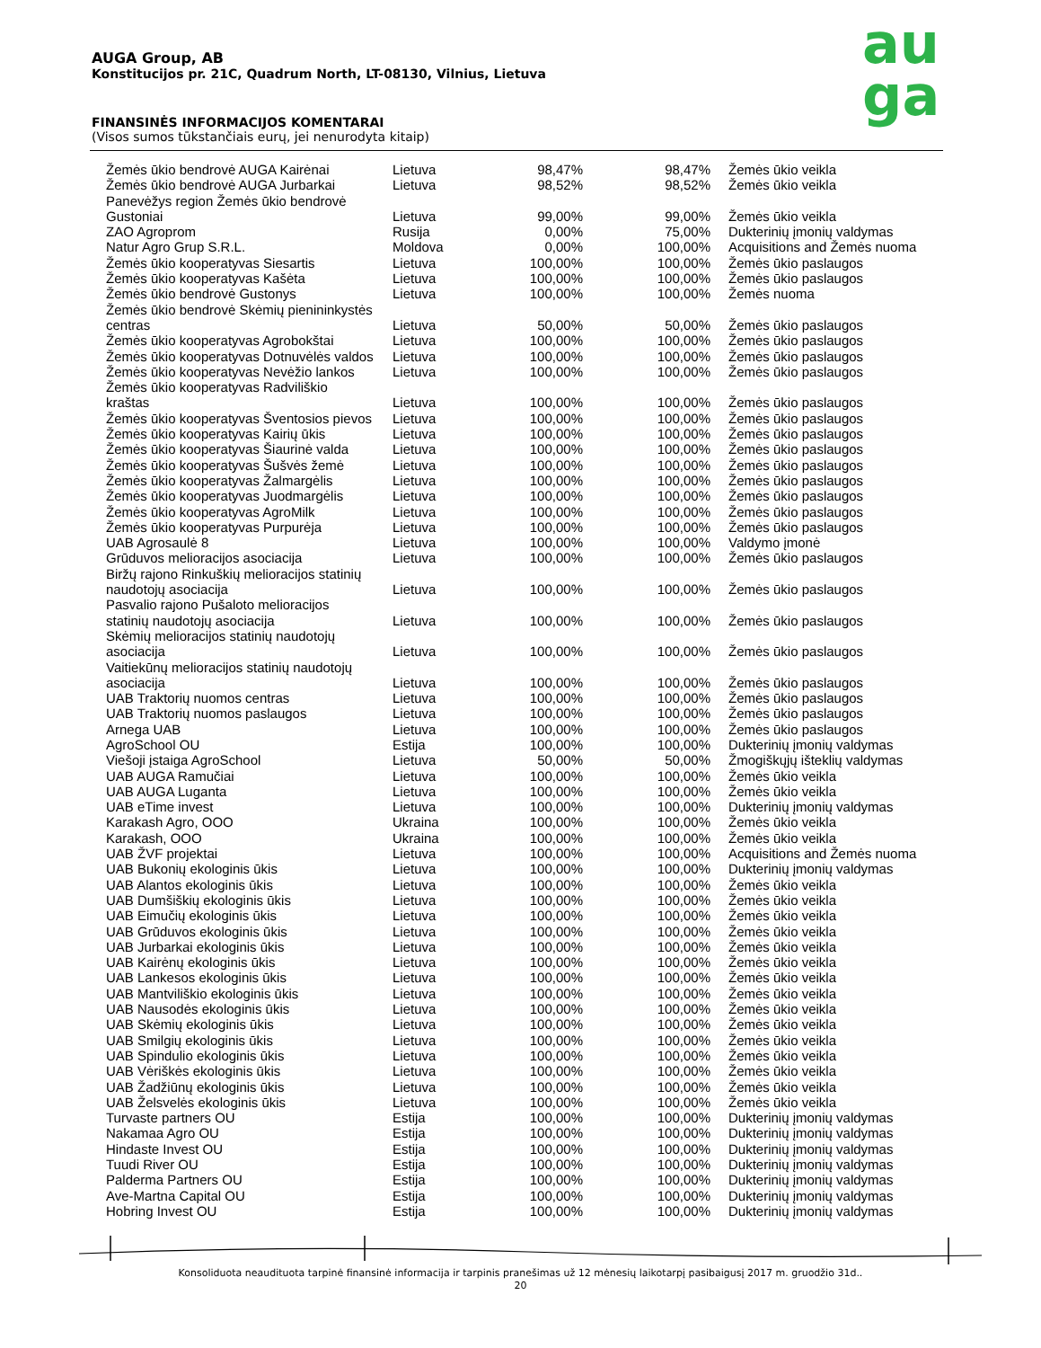AUGA Group, AB
Konstitucijos pr. 21C, Quadrum North, LT-08130, Vilnius, Lietuva
FINANSINĖS INFORMACIJOS KOMENTARAI
(Visos sumos tūkstančiais eurų, jei nenurodyta kitaip)
au
ga
| Žemės ūkio bendrovė AUGA Kairėnai | Lietuva | 98,47% | 98,47% | Žemės ūkio veikla |
| Žemės ūkio bendrovė AUGA Jurbarkai | Lietuva | 98,52% | 98,52% | Žemės ūkio veikla |
| Panevėžys region Žemės ūkio bendrovė Gustoniai | Lietuva | 99,00% | 99,00% | Žemės ūkio veikla |
| ZAO Agroprom | Rusija | 0,00% | 75,00% | Dukterinių įmonių valdymas |
| Natur Agro Grup S.R.L. | Moldova | 0,00% | 100,00% | Acquisitions and Žemės nuoma |
| Žemės ūkio kooperatyvas Siesartis | Lietuva | 100,00% | 100,00% | Žemės ūkio paslaugos |
| Žemės ūkio kooperatyvas Kašėta | Lietuva | 100,00% | 100,00% | Žemės ūkio paslaugos |
| Žemės ūkio bendrovė Gustonys | Lietuva | 100,00% | 100,00% | Žemės nuoma |
| Žemės ūkio bendrovė Skėmių pienininkystės centras | Lietuva | 50,00% | 50,00% | Žemės ūkio paslaugos |
| Žemės ūkio kooperatyvas Agrobokštai | Lietuva | 100,00% | 100,00% | Žemės ūkio paslaugos |
| Žemės ūkio kooperatyvas Dotnuvėlės valdos | Lietuva | 100,00% | 100,00% | Žemės ūkio paslaugos |
| Žemės ūkio kooperatyvas Nevėžio lankos | Lietuva | 100,00% | 100,00% | Žemės ūkio paslaugos |
| Žemės ūkio kooperatyvas Radviliškio kraštas | Lietuva | 100,00% | 100,00% | Žemės ūkio paslaugos |
| Žemės ūkio kooperatyvas Šventosios pievos | Lietuva | 100,00% | 100,00% | Žemės ūkio paslaugos |
| Žemės ūkio kooperatyvas Kairių ūkis | Lietuva | 100,00% | 100,00% | Žemės ūkio paslaugos |
| Žemės ūkio kooperatyvas Šiaurinė valda | Lietuva | 100,00% | 100,00% | Žemės ūkio paslaugos |
| Žemės ūkio kooperatyvas Šušvės žemė | Lietuva | 100,00% | 100,00% | Žemės ūkio paslaugos |
| Žemės ūkio kooperatyvas Žalmargėlis | Lietuva | 100,00% | 100,00% | Žemės ūkio paslaugos |
| Žemės ūkio kooperatyvas Juodmargėlis | Lietuva | 100,00% | 100,00% | Žemės ūkio paslaugos |
| Žemės ūkio kooperatyvas AgroMilk | Lietuva | 100,00% | 100,00% | Žemės ūkio paslaugos |
| Žemės ūkio kooperatyvas Purpurėja | Lietuva | 100,00% | 100,00% | Žemės ūkio paslaugos |
| UAB Agrosaulė 8 | Lietuva | 100,00% | 100,00% | Valdymo įmonė |
| Grūduvos melioracijos asociacija | Lietuva | 100,00% | 100,00% | Žemės ūkio paslaugos |
| Biržų rajono Rinkuškių melioracijos statinių naudotojų asociacija | Lietuva | 100,00% | 100,00% | Žemės ūkio paslaugos |
| Pasvalio rajono Pušaloto melioracijos statinių naudotojų asociacija | Lietuva | 100,00% | 100,00% | Žemės ūkio paslaugos |
| Skėmių melioracijos statinių naudotojų asociacija | Lietuva | 100,00% | 100,00% | Žemės ūkio paslaugos |
| Vaitiekūnų melioracijos statinių naudotojų asociacija | Lietuva | 100,00% | 100,00% | Žemės ūkio paslaugos |
| UAB Traktorių nuomos centras | Lietuva | 100,00% | 100,00% | Žemės ūkio paslaugos |
| UAB Traktorių nuomos paslaugos | Lietuva | 100,00% | 100,00% | Žemės ūkio paslaugos |
| Arnega UAB | Lietuva | 100,00% | 100,00% | Žemės ūkio paslaugos |
| AgroSchool OU | Estija | 100,00% | 100,00% | Dukterinių įmonių valdymas |
| Viešoji įstaiga AgroSchool | Lietuva | 50,00% | 50,00% | Žmogiškųjų išteklių valdymas |
| UAB AUGA Ramučiai | Lietuva | 100,00% | 100,00% | Žemės ūkio veikla |
| UAB AUGA Luganta | Lietuva | 100,00% | 100,00% | Žemės ūkio veikla |
| UAB eTime invest | Lietuva | 100,00% | 100,00% | Dukterinių įmonių valdymas |
| Karakash Agro, OOO | Ukraina | 100,00% | 100,00% | Žemės ūkio veikla |
| Karakash, OOO | Ukraina | 100,00% | 100,00% | Žemės ūkio veikla |
| UAB ŽVF projektai | Lietuva | 100,00% | 100,00% | Acquisitions and Žemės nuoma |
| UAB Bukonių ekologinis ūkis | Lietuva | 100,00% | 100,00% | Dukterinių įmonių valdymas |
| UAB Alantos ekologinis ūkis | Lietuva | 100,00% | 100,00% | Žemės ūkio veikla |
| UAB Dumšiškių ekologinis ūkis | Lietuva | 100,00% | 100,00% | Žemės ūkio veikla |
| UAB Eimučių ekologinis ūkis | Lietuva | 100,00% | 100,00% | Žemės ūkio veikla |
| UAB Grūduvos ekologinis ūkis | Lietuva | 100,00% | 100,00% | Žemės ūkio veikla |
| UAB Jurbarkai ekologinis ūkis | Lietuva | 100,00% | 100,00% | Žemės ūkio veikla |
| UAB Kairėnų ekologinis ūkis | Lietuva | 100,00% | 100,00% | Žemės ūkio veikla |
| UAB Lankesos ekologinis ūkis | Lietuva | 100,00% | 100,00% | Žemės ūkio veikla |
| UAB Mantviliškio ekologinis ūkis | Lietuva | 100,00% | 100,00% | Žemės ūkio veikla |
| UAB Nausodės ekologinis ūkis | Lietuva | 100,00% | 100,00% | Žemės ūkio veikla |
| UAB Skėmių ekologinis ūkis | Lietuva | 100,00% | 100,00% | Žemės ūkio veikla |
| UAB Smilgių ekologinis ūkis | Lietuva | 100,00% | 100,00% | Žemės ūkio veikla |
| UAB Spindulio ekologinis ūkis | Lietuva | 100,00% | 100,00% | Žemės ūkio veikla |
| UAB Vėriškės ekologinis ūkis | Lietuva | 100,00% | 100,00% | Žemės ūkio veikla |
| UAB Žadžiūnų ekologinis ūkis | Lietuva | 100,00% | 100,00% | Žemės ūkio veikla |
| UAB Želsvelės ekologinis ūkis | Lietuva | 100,00% | 100,00% | Žemės ūkio veikla |
| Turvaste partners OU | Estija | 100,00% | 100,00% | Dukterinių įmonių valdymas |
| Nakamaa Agro OU | Estija | 100,00% | 100,00% | Dukterinių įmonių valdymas |
| Hindaste Invest OU | Estija | 100,00% | 100,00% | Dukterinių įmonių valdymas |
| Tuudi River OU | Estija | 100,00% | 100,00% | Dukterinių įmonių valdymas |
| Palderma Partners OU | Estija | 100,00% | 100,00% | Dukterinių įmonių valdymas |
| Ave-Martna Capital OU | Estija | 100,00% | 100,00% | Dukterinių įmonių valdymas |
| Hobring Invest OU | Estija | 100,00% | 100,00% | Dukterinių įmonių valdymas |
Konsoliduota neaudituota tarpinė finansinė informacija ir tarpinis pranešimas už 12 mėnesių laikotarpį pasibaigusį 2017 m. gruodžio 31d..
20